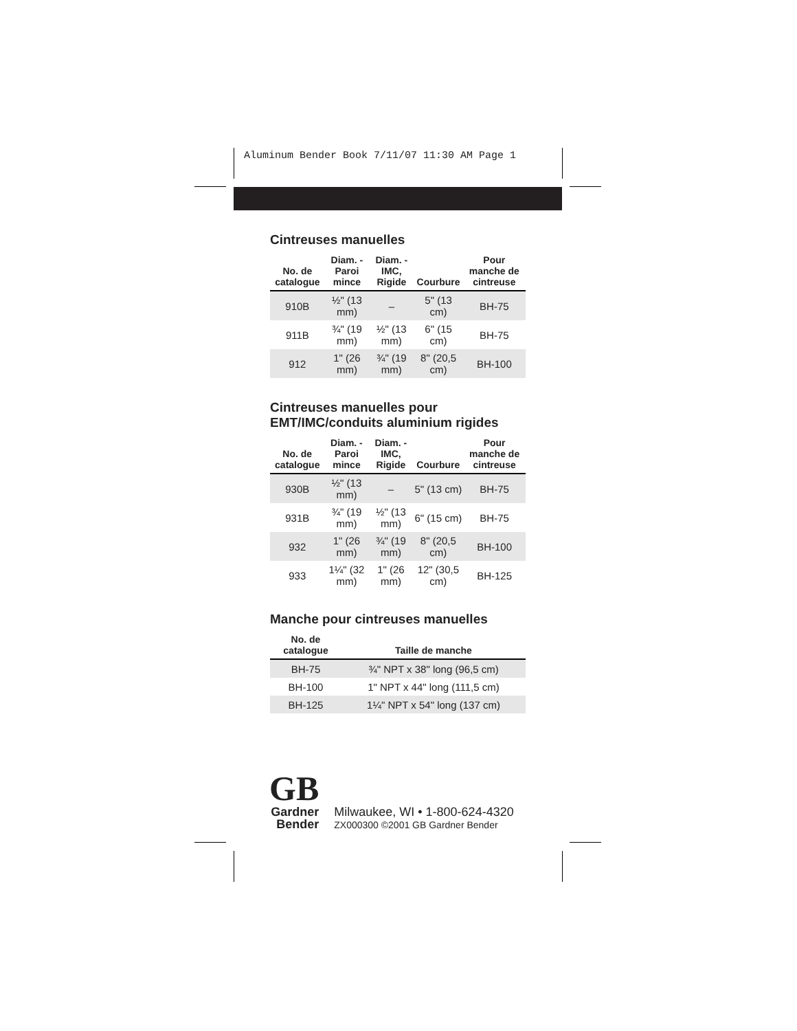Aluminum Bender Book 7/11/07 11:30 AM Page 1
Cintreuses manuelles
| No. de catalogue | Diam. - Paroi mince | Diam. - IMC, Rigide | Courbure | Pour manche de cintreuse |
| --- | --- | --- | --- | --- |
| 910B | ½" (13 mm) | – | 5" (13 cm) | BH-75 |
| 911B | ¾" (19 mm) | ½" (13 mm) | 6" (15 cm) | BH-75 |
| 912 | 1" (26 mm) | ¾" (19 mm) | 8" (20,5 cm) | BH-100 |
Cintreuses manuelles pour EMT/IMC/conduits aluminium rigides
| No. de catalogue | Diam. - Paroi mince | Diam. - IMC, Rigide | Courbure | Pour manche de cintreuse |
| --- | --- | --- | --- | --- |
| 930B | ½" (13 mm) | – | 5" (13 cm) | BH-75 |
| 931B | ¾" (19 mm) | ½" (13 mm) | 6" (15 cm) | BH-75 |
| 932 | 1" (26 mm) | ¾" (19 mm) | 8" (20,5 cm) | BH-100 |
| 933 | 1¼" (32 mm) | 1" (26 mm) | 12" (30,5 cm) | BH-125 |
Manche pour cintreuses manuelles
| No. de catalogue | Taille de manche |
| --- | --- |
| BH-75 | ¾" NPT x 38" long (96,5 cm) |
| BH-100 | 1" NPT x 44" long (111,5 cm) |
| BH-125 | 1¼" NPT x 54" long (137 cm) |
GB
Gardner
Bender
Milwaukee, WI • 1-800-624-4320
ZX000300 ©2001 GB Gardner Bender